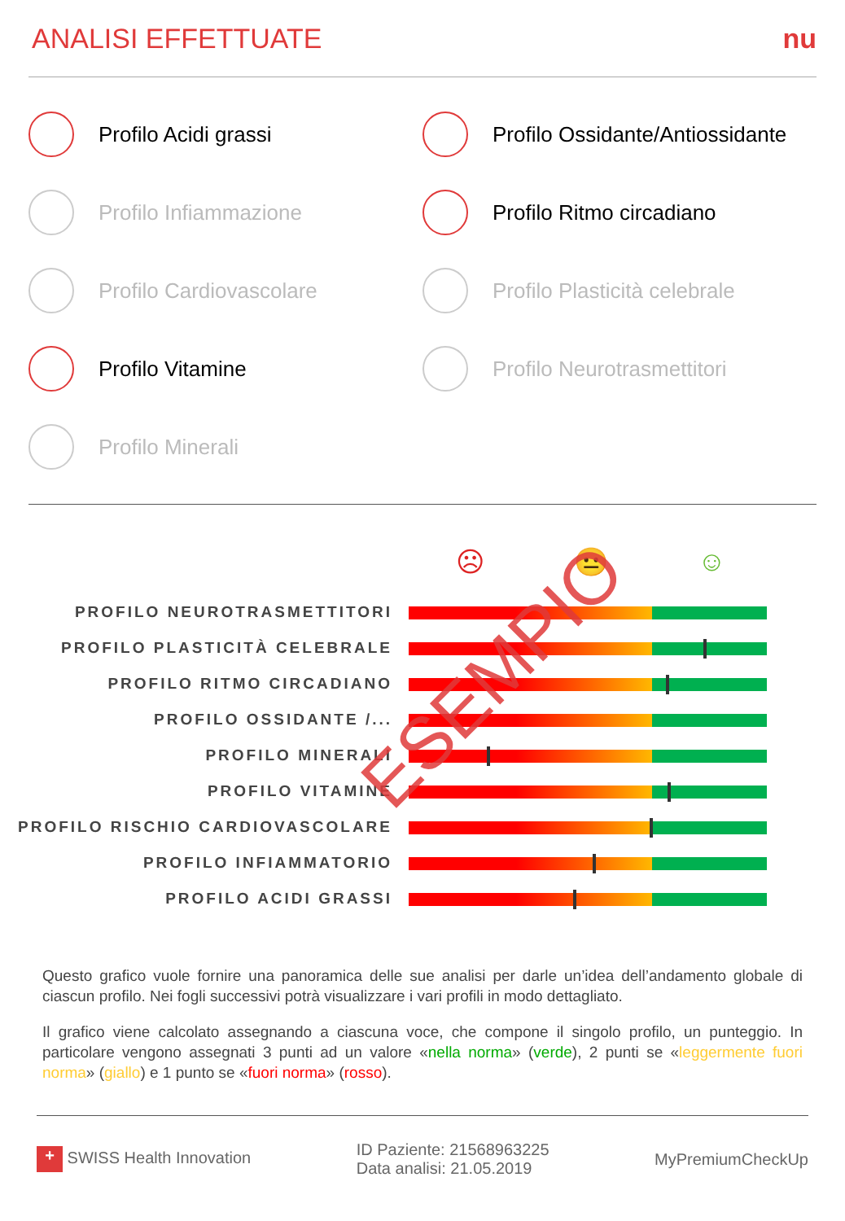ANALISI EFFETTUATE nu
Profilo Acidi grassi
Profilo Ossidante/Antiossidante
Profilo Infiammazione
Profilo Ritmo circadiano
Profilo Cardiovascolare
Profilo Plasticità celebrale
Profilo Vitamine
Profilo Neurotrasmettitori
Profilo Minerali
☹ 😐 ☺
PROFILO NEUROTRASMETTITORI
PROFILO PLASTICITÀ CELEBRALE
PROFILO RITMO CIRCADIANO
PROFILO OSSIDANTE /...
PROFILO MINERALI
PROFILO VITAMINE
PROFILO RISCHIO CARDIOVASCOLARE
PROFILO INFIAMMATORIO
PROFILO ACIDI GRASSI
ESEMPIO
Questo grafico vuole fornire una panoramica delle sue analisi per darle un’idea dell’andamento globale di ciascun profilo. Nei fogli successivi potrà visualizzare i vari profili in modo dettagliato.
Il grafico viene calcolato assegnando a ciascuna voce, che compone il singolo profilo, un punteggio. In particolare vengono assegnati 3 punti ad un valore «nella norma» (verde), 2 punti se «leggermente fuori norma» (giallo) e 1 punto se «fuori norma» (rosso).
+ SWISS Health Innovation ID Paziente: 21568963225
Data analisi: 21.05.2019 MyPremiumCheckUp